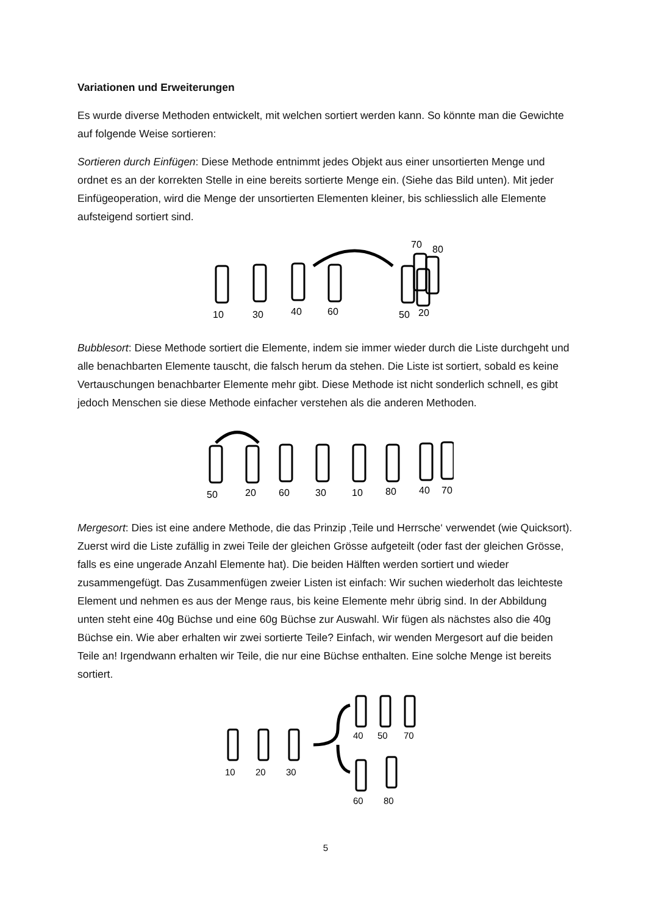Variationen und Erweiterungen
Es wurde diverse Methoden entwickelt, mit welchen sortiert werden kann. So könnte man die Gewichte auf folgende Weise sortieren:
Sortieren durch Einfügen: Diese Methode entnimmt jedes Objekt aus einer unsortierten Menge und ordnet es an der korrekten Stelle in eine bereits sortierte Menge ein. (Siehe das Bild unten). Mit jeder Einfügeoperation, wird die Menge der unsortierten Elementen kleiner, bis schliesslich alle Elemente aufsteigend sortiert sind.
10
30
40
60
50
20
70
80
Bubblesort: Diese Methode sortiert die Elemente, indem sie immer wieder durch die Liste durchgeht und alle benachbarten Elemente tauscht, die falsch herum da stehen. Die Liste ist sortiert, sobald es keine Vertauschungen benachbarter Elemente mehr gibt. Diese Methode ist nicht sonderlich schnell, es gibt jedoch Menschen sie diese Methode einfacher verstehen als die anderen Methoden.
50
20
60
30
10
80
40
70
Mergesort: Dies ist eine andere Methode, die das Prinzip ‚Teile und Herrsche‘ verwendet (wie Quicksort). Zuerst wird die Liste zufällig in zwei Teile der gleichen Grösse aufgeteilt (oder fast der gleichen Grösse, falls es eine ungerade Anzahl Elemente hat). Die beiden Hälften werden sortiert und wieder zusammengefügt. Das Zusammenfügen zweier Listen ist einfach: Wir suchen wiederholt das leichteste Element und nehmen es aus der Menge raus, bis keine Elemente mehr übrig sind. In der Abbildung unten steht eine 40g Büchse und eine 60g Büchse zur Auswahl. Wir fügen als nächstes also die 40g Büchse ein. Wie aber erhalten wir zwei sortierte Teile? Einfach, wir wenden Mergesort auf die beiden Teile an! Irgendwann erhalten wir Teile, die nur eine Büchse enthalten. Eine solche Menge ist bereits sortiert.
10
20
30
40
50
70
60
80
5